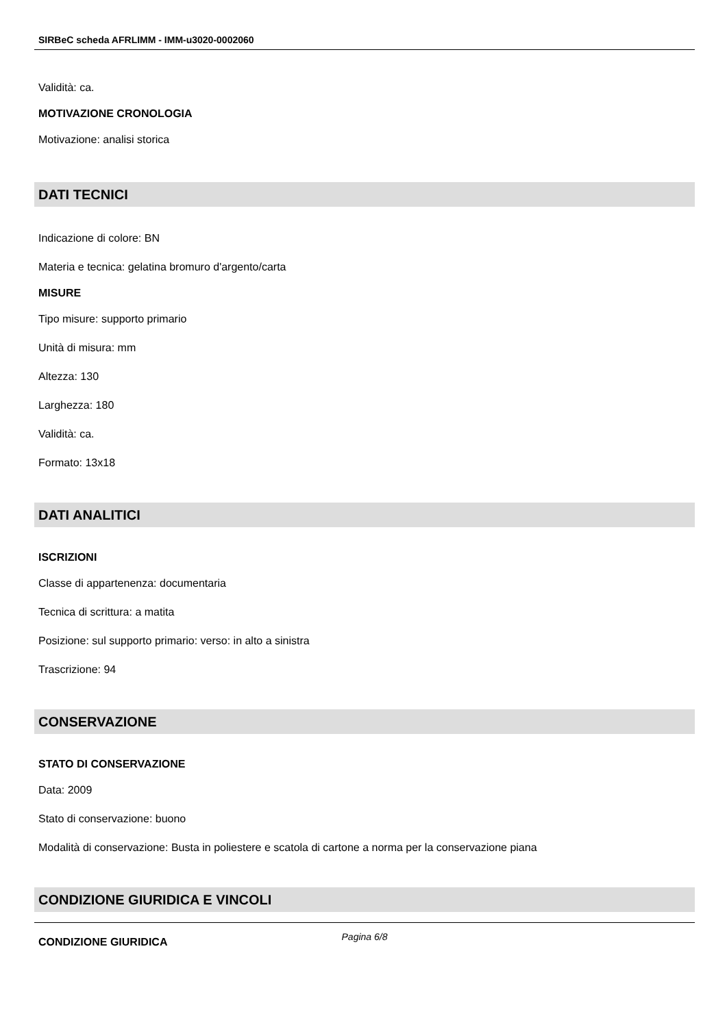SIRBeC scheda AFRLIMM - IMM-u3020-0002060
Validità: ca.
MOTIVAZIONE CRONOLOGIA
Motivazione: analisi storica
DATI TECNICI
Indicazione di colore: BN
Materia e tecnica: gelatina bromuro d'argento/carta
MISURE
Tipo misure: supporto primario
Unità di misura: mm
Altezza: 130
Larghezza: 180
Validità: ca.
Formato: 13x18
DATI ANALITICI
ISCRIZIONI
Classe di appartenenza: documentaria
Tecnica di scrittura: a matita
Posizione: sul supporto primario: verso: in alto a sinistra
Trascrizione: 94
CONSERVAZIONE
STATO DI CONSERVAZIONE
Data: 2009
Stato di conservazione: buono
Modalità di conservazione: Busta in poliestere e scatola di cartone a norma per la conservazione piana
CONDIZIONE GIURIDICA E VINCOLI
CONDIZIONE GIURIDICA
Pagina 6/8